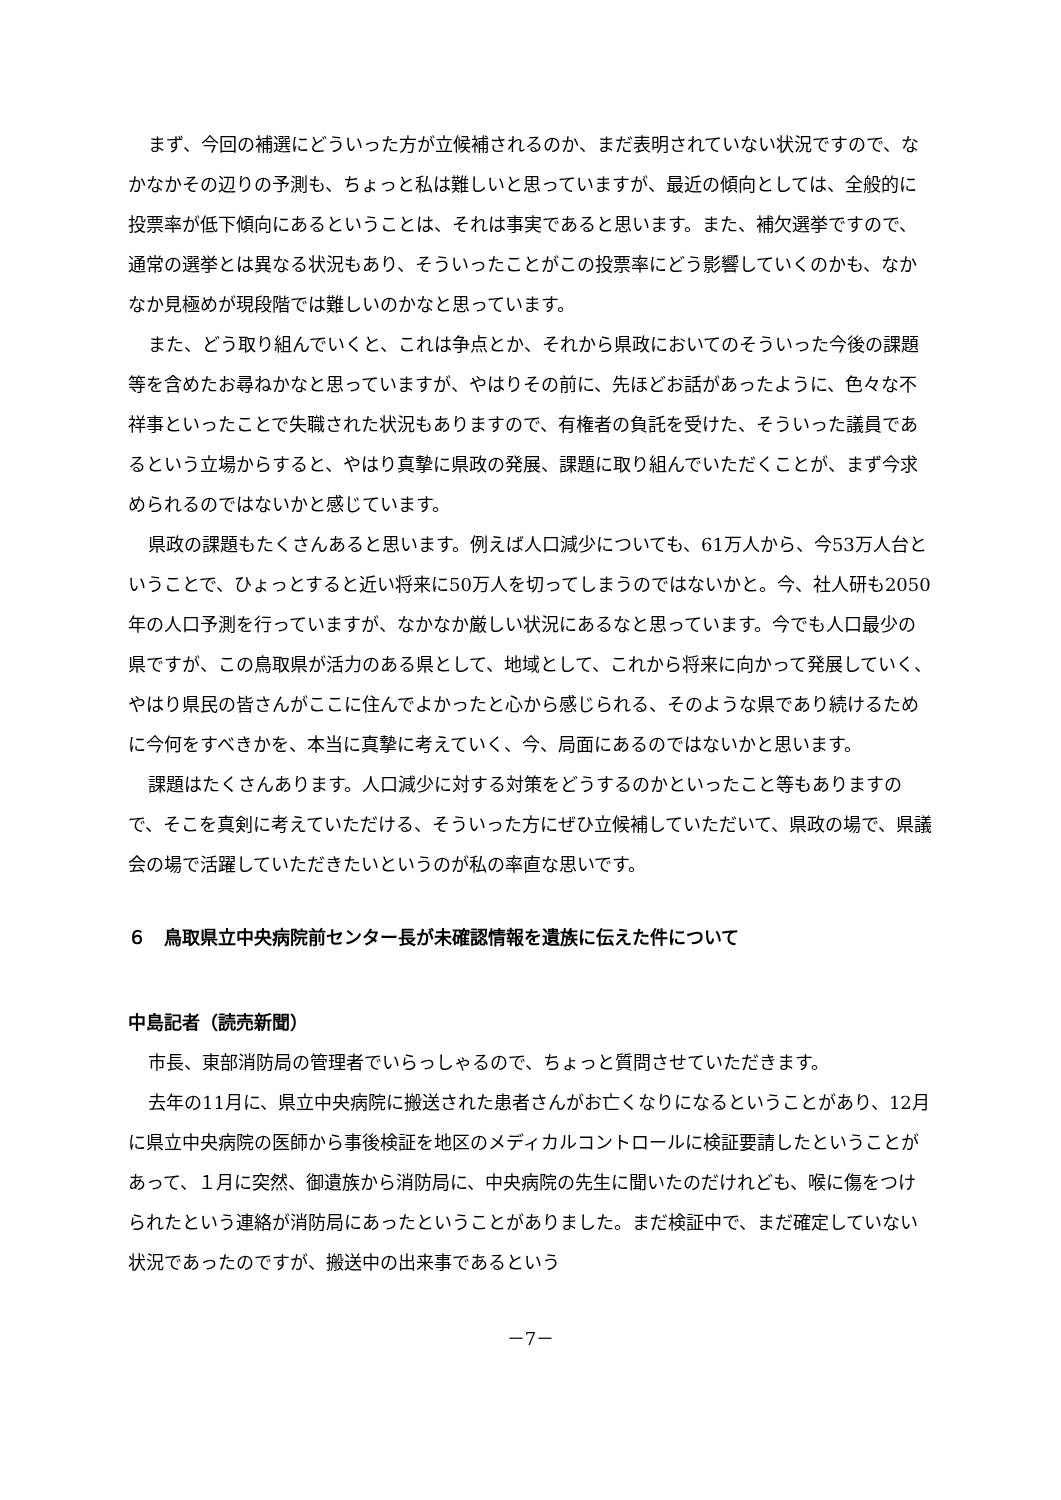まず、今回の補選にどういった方が立候補されるのか、まだ表明されていない状況ですので、なかなかその辺りの予測も、ちょっと私は難しいと思っていますが、最近の傾向としては、全般的に投票率が低下傾向にあるということは、それは事実であると思います。また、補欠選挙ですので、通常の選挙とは異なる状況もあり、そういったことがこの投票率にどう影響していくのかも、なかなか見極めが現段階では難しいのかなと思っています。
また、どう取り組んでいくと、これは争点とか、それから県政においてのそういった今後の課題等を含めたお尋ねかなと思っていますが、やはりその前に、先ほどお話があったように、色々な不祥事といったことで失職された状況もありますので、有権者の負託を受けた、そういった議員であるという立場からすると、やはり真摯に県政の発展、課題に取り組んでいただくことが、まず今求められるのではないかと感じています。
県政の課題もたくさんあると思います。例えば人口減少についても、61万人から、今53万人台ということで、ひょっとすると近い将来に50万人を切ってしまうのではないかと。今、社人研も2050年の人口予測を行っていますが、なかなか厳しい状況にあるなと思っています。今でも人口最少の県ですが、この鳥取県が活力のある県として、地域として、これから将来に向かって発展していく、やはり県民の皆さんがここに住んでよかったと心から感じられる、そのような県であり続けるために今何をすべきかを、本当に真摯に考えていく、今、局面にあるのではないかと思います。
課題はたくさんあります。人口減少に対する対策をどうするのかといったこと等もありますので、そこを真剣に考えていただける、そういった方にぜひ立候補していただいて、県政の場で、県議会の場で活躍していただきたいというのが私の率直な思いです。
６　鳥取県立中央病院前センター長が未確認情報を遺族に伝えた件について
中島記者（読売新聞）
市長、東部消防局の管理者でいらっしゃるので、ちょっと質問させていただきます。
去年の11月に、県立中央病院に搬送された患者さんがお亡くなりになるということがあり、12月に県立中央病院の医師から事後検証を地区のメディカルコントロールに検証要請したということがあって、１月に突然、御遺族から消防局に、中央病院の先生に聞いたのだけれども、喉に傷をつけられたという連絡が消防局にあったということがありました。まだ検証中で、まだ確定していない状況であったのですが、搬送中の出来事であるという
－7－